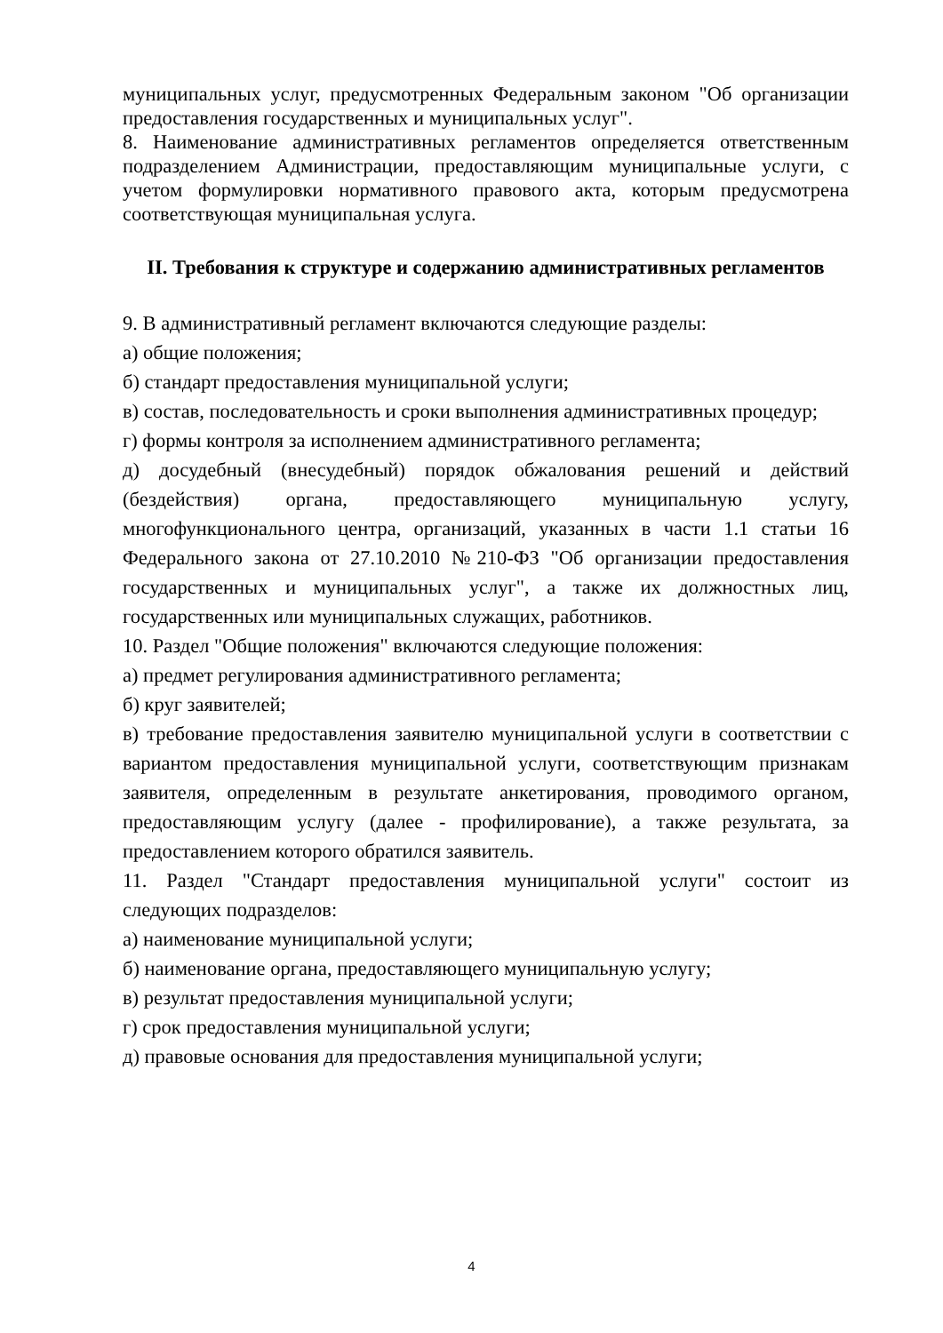муниципальных услуг, предусмотренных Федеральным законом "Об организации предоставления государственных и муниципальных услуг".
8. Наименование административных регламентов определяется ответственным подразделением Администрации, предоставляющим муниципальные услуги, с учетом формулировки нормативного правового акта, которым предусмотрена соответствующая муниципальная услуга.
II. Требования к структуре и содержанию административных регламентов
9. В административный регламент включаются следующие разделы:
а) общие положения;
б) стандарт предоставления муниципальной услуги;
в) состав, последовательность и сроки выполнения административных процедур;
г) формы контроля за исполнением административного регламента;
д) досудебный (внесудебный) порядок обжалования решений и действий (бездействия) органа, предоставляющего муниципальную услугу, многофункционального центра, организаций, указанных в части 1.1 статьи 16 Федерального закона от 27.10.2010 №210-ФЗ "Об организации предоставления государственных и муниципальных услуг", а также их должностных лиц, государственных или муниципальных служащих, работников.
10. Раздел "Общие положения" включаются следующие положения:
а) предмет регулирования административного регламента;
б) круг заявителей;
в) требование предоставления заявителю муниципальной услуги в соответствии с вариантом предоставления муниципальной услуги, соответствующим признакам заявителя, определенным в результате анкетирования, проводимого органом, предоставляющим услугу (далее - профилирование), а также результата, за предоставлением которого обратился заявитель.
11. Раздел "Стандарт предоставления муниципальной услуги" состоит из следующих подразделов:
а) наименование муниципальной услуги;
б) наименование органа, предоставляющего муниципальную услугу;
в) результат предоставления муниципальной услуги;
г) срок предоставления муниципальной услуги;
д) правовые основания для предоставления муниципальной услуги;
4